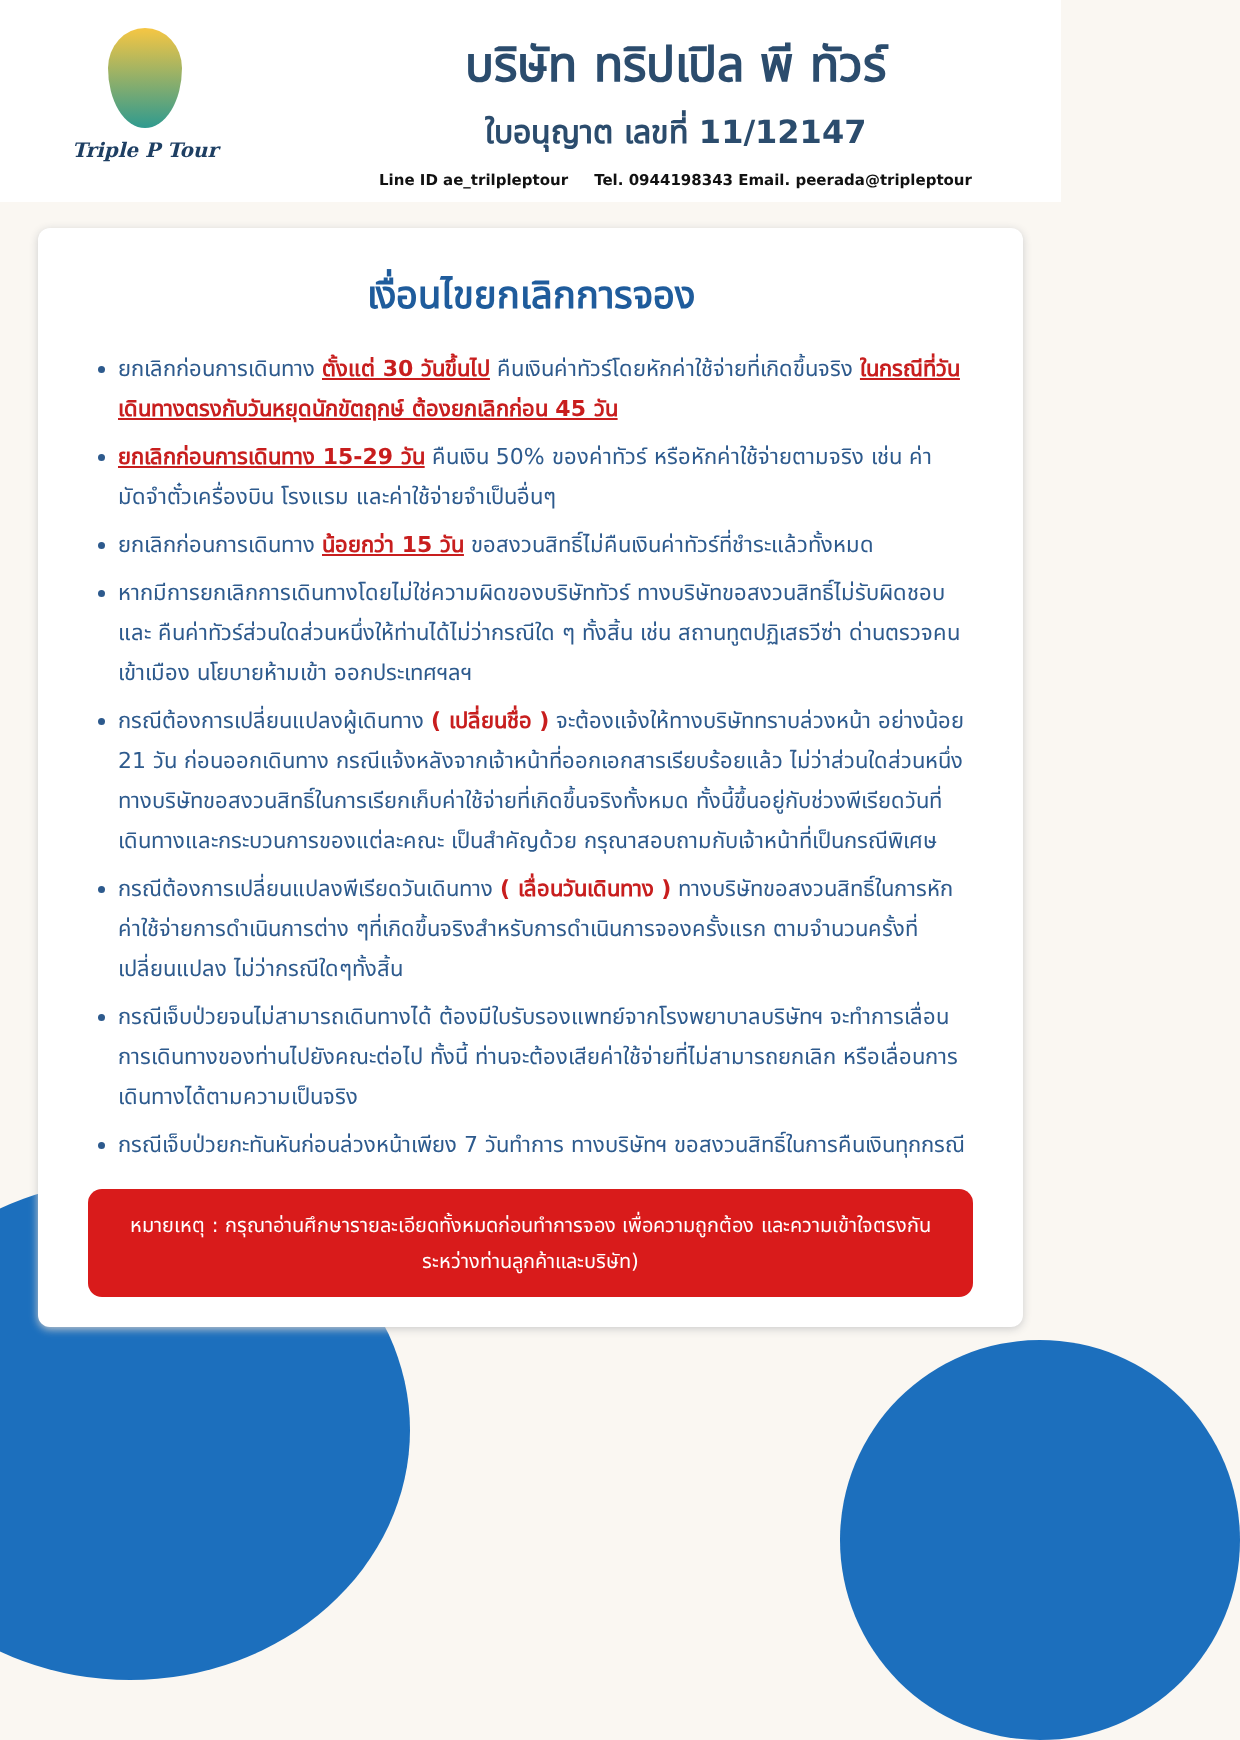Triple P Tour
บริษัท ทริปเปิล พี ทัวร์
ใบอนุญาต เลขที่ 11/12147
Line ID ae_trilpleptour Tel. 0944198343 Email. peerada@tripleptour
เงื่อนไขยกเลิกการจอง
ยกเลิกก่อนการเดินทาง ตั้งแต่ 30 วันขึ้นไป คืนเงินค่าทัวร์โดยหักค่าใช้จ่ายที่เกิดขึ้นจริง ในกรณีที่วันเดินทางตรงกับวันหยุดนักขัตฤกษ์ ต้องยกเลิกก่อน 45 วัน
ยกเลิกก่อนการเดินทาง 15-29 วัน คืนเงิน 50% ของค่าทัวร์ หรือหักค่าใช้จ่ายตามจริง เช่น ค่ามัดจำตั๋วเครื่องบิน โรงแรม และค่าใช้จ่ายจำเป็นอื่นๆ
ยกเลิกก่อนการเดินทาง น้อยกว่า 15 วัน ขอสงวนสิทธิ์ไม่คืนเงินค่าทัวร์ที่ชำระแล้วทั้งหมด
หากมีการยกเลิกการเดินทางโดยไม่ใช่ความผิดของบริษัททัวร์ ทางบริษัทขอสงวนสิทธิ์ไม่รับผิดชอบ และ คืนค่าทัวร์ส่วนใดส่วนหนึ่งให้ท่านได้ไม่ว่ากรณีใด ๆ ทั้งสิ้น เช่น สถานทูตปฏิเสธวีซ่า ด่านตรวจคนเข้าเมือง นโยบายห้ามเข้า ออกประเทศฯลฯ
กรณีต้องการเปลี่ยนแปลงผู้เดินทาง ( เปลี่ยนชื่อ ) จะต้องแจ้งให้ทางบริษัททราบล่วงหน้า อย่างน้อย 21 วัน ก่อนออกเดินทาง กรณีแจ้งหลังจากเจ้าหน้าที่ออกเอกสารเรียบร้อยแล้ว ไม่ว่าส่วนใดส่วนหนึ่ง ทางบริษัทขอสงวนสิทธิ์ในการเรียกเก็บค่าใช้จ่ายที่เกิดขึ้นจริงทั้งหมด ทั้งนี้ขึ้นอยู่กับช่วงพีเรียดวันที่เดินทางและกระบวนการของแต่ละคณะ เป็นสำคัญด้วย กรุณาสอบถามกับเจ้าหน้าที่เป็นกรณีพิเศษ
กรณีต้องการเปลี่ยนแปลงพีเรียดวันเดินทาง ( เลื่อนวันเดินทาง ) ทางบริษัทขอสงวนสิทธิ์ในการหักค่าใช้จ่ายการดำเนินการต่าง ๆที่เกิดขึ้นจริงสำหรับการดำเนินการจองครั้งแรก ตามจำนวนครั้งที่เปลี่ยนแปลง ไม่ว่ากรณีใดๆทั้งสิ้น
กรณีเจ็บป่วยจนไม่สามารถเดินทางได้ ต้องมีใบรับรองแพทย์จากโรงพยาบาลบริษัทฯ จะทำการเลื่อนการเดินทางของท่านไปยังคณะต่อไป ทั้งนี้ ท่านจะต้องเสียค่าใช้จ่ายที่ไม่สามารถยกเลิก หรือเลื่อนการเดินทางได้ตามความเป็นจริง
กรณีเจ็บป่วยกะทันหันก่อนล่วงหน้าเพียง 7 วันทำการ ทางบริษัทฯ ขอสงวนสิทธิ์ในการคืนเงินทุกกรณี
หมายเหตุ : กรุณาอ่านศึกษารายละเอียดทั้งหมดก่อนทำการจอง เพื่อความถูกต้อง และความเข้าใจตรงกันระหว่างท่านลูกค้าและบริษัท)